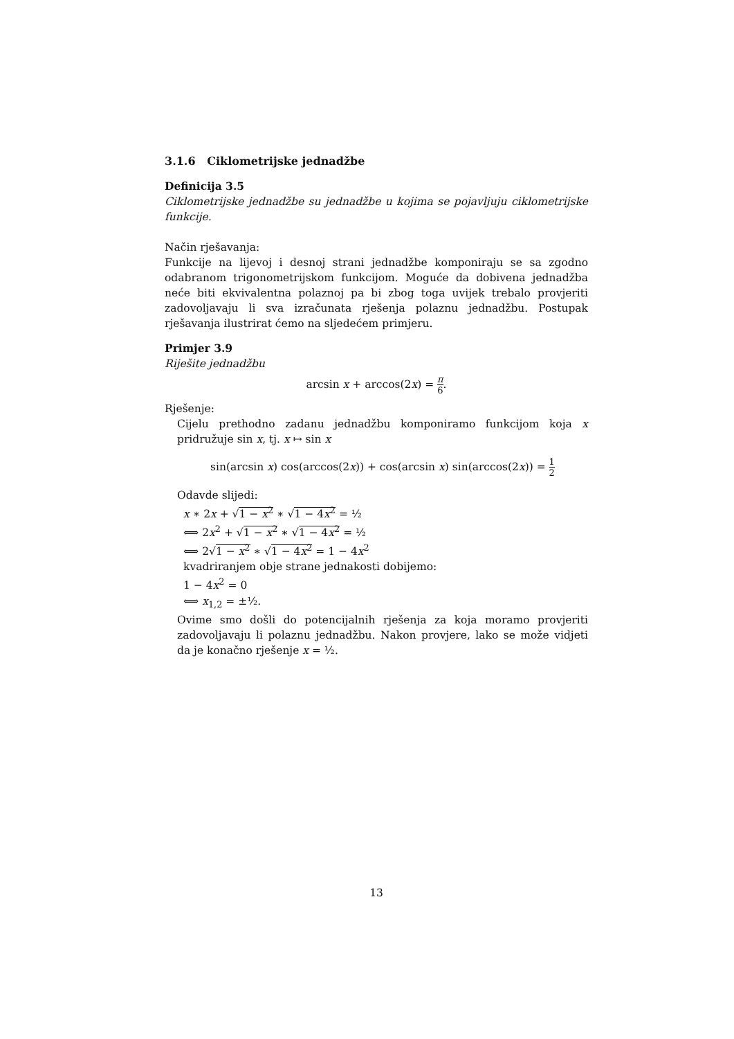3.1.6 Ciklometrijske jednadžbe
Definicija 3.5
Ciklometrijske jednadžbe su jednadžbe u kojima se pojavljuju ciklometrijske funkcije.
Način rješavanja:
Funkcije na lijevoj i desnoj strani jednadžbe komponiraju se sa zgodno odabranom trigonometrijskom funkcijom. Moguće da dobivena jednadžba neće biti ekvivalentna polaznoj pa bi zbog toga uvijek trebalo provjeriti zadovoljavaju li sva izračunata rješenja polaznu jednadžbu. Postupak rješavanja ilustrirat ćemo na sljedećem primjeru.
Primjer 3.9
Riješite jednadžbu
arcsin x + arccos(2x) = π 6.
Rješenje:
Cijelu prethodno zadanu jednadžbu komponiramo funkcijom koja x pridružuje sin x, tj. x ↦ sin x
sin(arcsin x) cos(arccos(2x)) + cos(arcsin x) sin(arccos(2x)) = 1 2
Odavde slijedi:
x ∗ 2x + √1 − x<sup>2</sup> ∗ √1 − 4x<sup>2</sup> = ½
⟺ 2x<sup>2</sup> + √1 − x<sup>2</sup> ∗ √1 − 4x<sup>2</sup> = ½
⟺ 2√1 − x<sup>2</sup> ∗ √1 − 4x<sup>2</sup> = 1 − 4x<sup>2</sup>
kvadriranjem obje strane jednakosti dobijemo:
1 − 4x<sup>2</sup> = 0
⟺ x<sub>1,2</sub> = ±½.
Ovime smo došli do potencijalnih rješenja za koja moramo provjeriti zadovoljavaju li polaznu jednadžbu. Nakon provjere, lako se može vidjeti da je konačno rješenje x = ½.
13